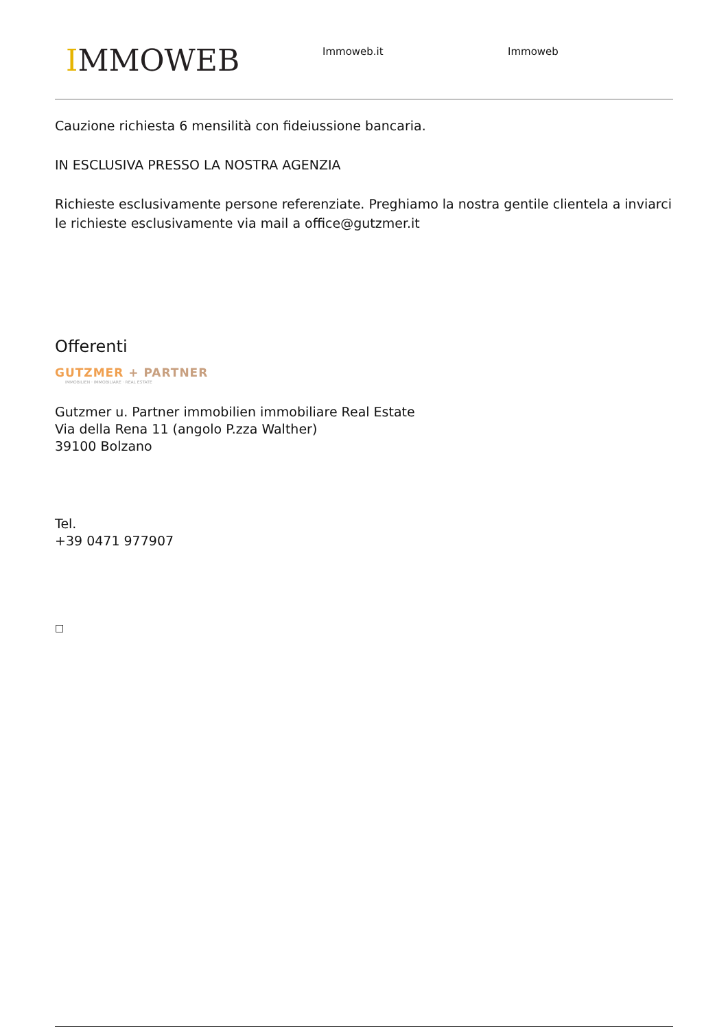IMMOWEB
Immoweb.it Immoweb
Cauzione richiesta 6 mensilità con fideiussione bancaria.
IN ESCLUSIVA PRESSO LA NOSTRA AGENZIA
Richieste esclusivamente persone referenziate. Preghiamo la nostra gentile clientela a inviarci le richieste esclusivamente via mail a office@gutzmer.it
Offerenti
GUTZMER + PARTNER
IMMOBILIEN · IMMOBILIARE · REAL ESTATE
Gutzmer u. Partner immobilien immobiliare Real Estate
Via della Rena 11 (angolo P.zza Walther)
39100 Bolzano
Tel.
+39 0471 977907
□